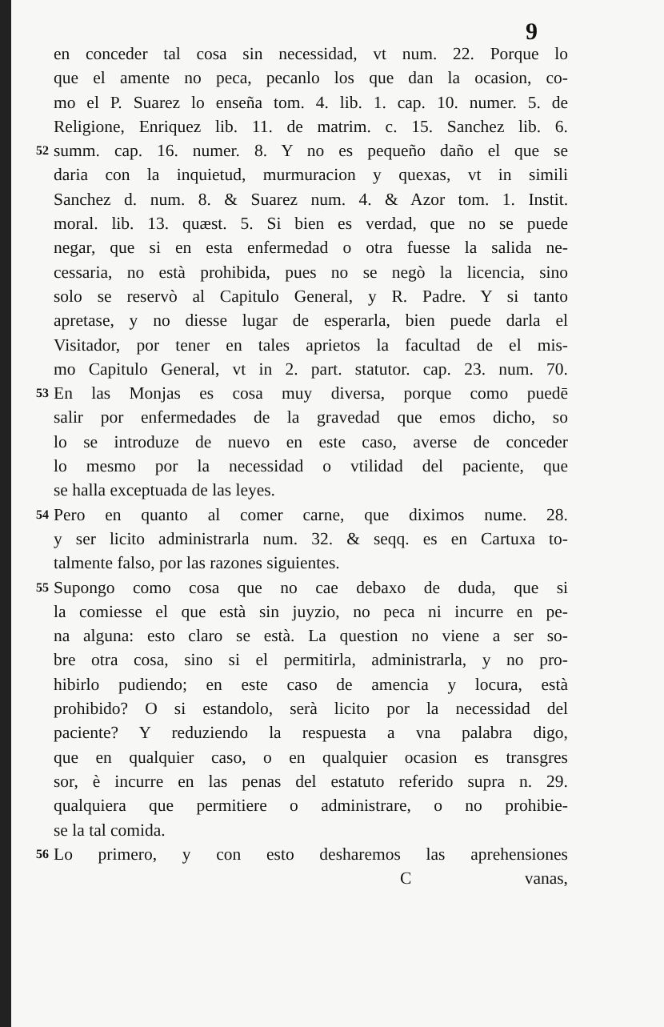9
en conceder tal cosa sin necessidad, vt num. 22. Porque lo
que el amente no peca, pecanlo los que dan la ocasion, co-
mo el P. Suarez lo enseña tom. 4. lib. 1. cap. 10. numer. 5. de
Religione, Enriquez lib. 11. de matrim. c. 15. Sanchez lib. 6.
52 summ. cap. 16. numer. 8. Y no es pequeño daño el que se
daria con la inquietud, murmuracion y quexas, vt in simili
Sanchez d. num. 8. & Suarez num. 4. & Azor tom. 1. Instit.
moral. lib. 13. quæst. 5. Si bien es verdad, que no se puede
negar, que si en esta enfermedad o otra fuesse la salida ne-
cessaria, no està prohibida, pues no se negò la licencia, sino
solo se reservò al Capitulo General, y R. Padre. Y si tanto
apretase, y no diesse lugar de esperarla, bien puede darla el
Visitador, por tener en tales aprietos la facultad de el mis-
mo Capitulo General, vt in 2. part. statutor. cap. 23. num. 70.
53 En las Monjas es cosa muy diversa, porque como puedē
salir por enfermedades de la gravedad que emos dicho, so
lo se introduze de nuevo en este caso, averse de conceder
lo mesmo por la necessidad o vtilidad del paciente, que
se halla exceptuada de las leyes.
54 Pero en quanto al comer carne, que diximos nume. 28.
y ser licito administrarla num. 32. & seqq. es en Cartuxa to-
talmente falso, por las razones siguientes.
55 Supongo como cosa que no cae debaxo de duda, que si
la comiesse el que està sin juyzio, no peca ni incurre en pe-
na alguna: esto claro se està. La question no viene a ser so-
bre otra cosa, sino si el permitirla, administrarla, y no pro-
hibirlo pudiendo; en este caso de amencia y locura, està
prohibido? O si estandolo, serà licito por la necessidad del
paciente? Y reduziendo la respuesta a vna palabra digo,
que en qualquier caso, o en qualquier ocasion es transgres
sor, è incurre en las penas del estatuto referido supra n. 29.
qualquiera que permitiere o administrare, o no prohibie-
se la tal comida.
56 Lo primero, y con esto desharemos las aprehensiones
Cvanas,